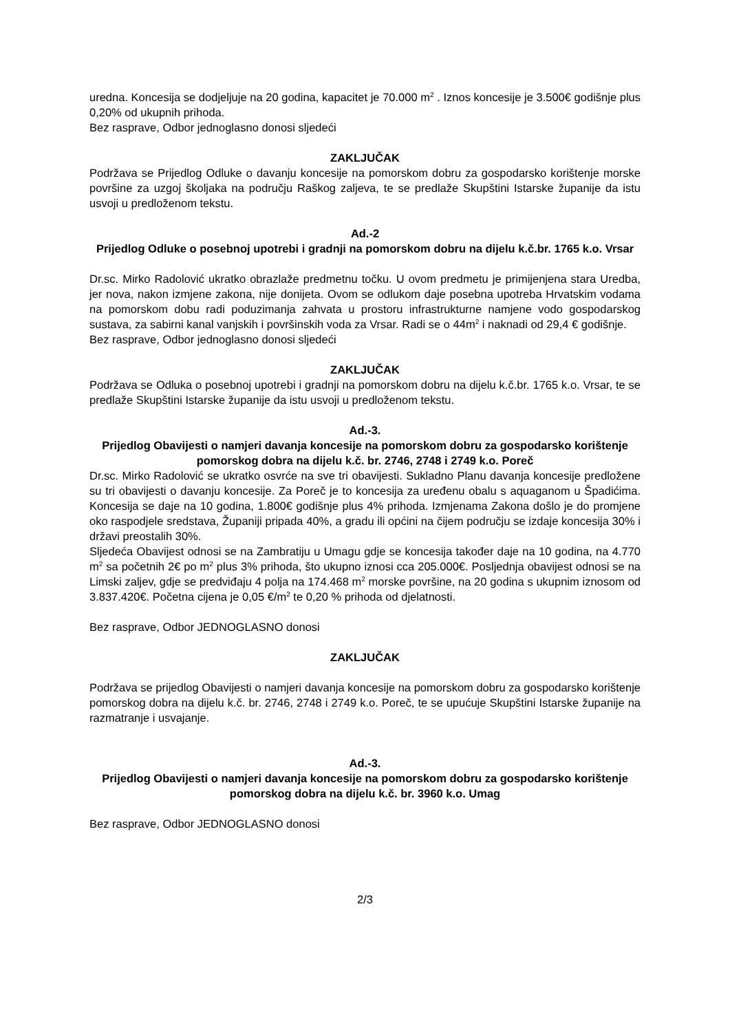uredna. Koncesija se dodjeljuje na 20 godina, kapacitet je 70.000 m<sup>2</sup> . Iznos koncesije je 3.500€ godišnje plus 0,20% od ukupnih prihoda.
Bez rasprave, Odbor jednoglasno donosi sljedeći
ZAKLJUČAK
Podržava se Prijedlog Odluke o davanju koncesije na pomorskom dobru za gospodarsko korištenje morske površine za uzgoj školjaka na području Raškog zaljeva, te se predlaže Skupštini Istarske županije da istu usvoji u predloženom tekstu.
Ad.-2
Prijedlog Odluke o posebnoj upotrebi i gradnji na pomorskom dobru na dijelu k.č.br. 1765 k.o. Vrsar
Dr.sc. Mirko Radolović ukratko obrazlaže predmetnu točku. U ovom predmetu je primijenjena stara Uredba, jer nova, nakon izmjene zakona, nije donijeta. Ovom se odlukom daje posebna upotreba Hrvatskim vodama na pomorskom dobu radi poduzimanja zahvata u prostoru infrastrukturne namjene vodo gospodarskog sustava, za sabirni kanal vanjskih i površinskih voda za Vrsar. Radi se o 44m<sup>2</sup> i naknadi od 29,4 € godišnje.
Bez rasprave, Odbor jednoglasno donosi sljedeći
ZAKLJUČAK
Podržava se Odluka o posebnoj upotrebi i gradnji na pomorskom dobru na dijelu k.č.br. 1765 k.o. Vrsar, te se predlaže Skupštini Istarske županije da istu usvoji u predloženom tekstu.
Ad.-3.
Prijedlog Obavijesti o namjeri davanja koncesije na pomorskom dobru za gospodarsko korištenje pomorskog dobra na dijelu k.č. br. 2746, 2748 i 2749 k.o. Poreč
Dr.sc. Mirko Radolović se ukratko osvrće na sve tri obavijesti. Sukladno Planu davanja koncesije predložene su tri obavijesti o davanju koncesije. Za Poreč je to koncesija za uređenu obalu s aquaganom u Špadićima. Koncesija se daje na 10 godina, 1.800€ godišnje plus 4% prihoda. Izmjenama Zakona došlo je do promjene oko raspodjele sredstava, Županiji pripada 40%, a gradu ili općini na čijem području se izdaje koncesija 30% i državi preostalih 30%.
Sljedeća Obavijest odnosi se na Zambratiju u Umagu gdje se koncesija također daje na 10 godina, na 4.770 m<sup>2</sup> sa početnih 2€ po m<sup>2</sup> plus 3% prihoda, što ukupno iznosi cca 205.000€. Posljednja obavijest odnosi se na Limski zaljev, gdje se predviđaju 4 polja na 174.468 m<sup>2</sup> morske površine, na 20 godina s ukupnim iznosom od 3.837.420€. Početna cijena je 0,05 €/m<sup>2</sup> te 0,20 % prihoda od djelatnosti.
Bez rasprave, Odbor JEDNOGLASNO donosi
ZAKLJUČAK
Podržava se prijedlog Obavijesti o namjeri davanja koncesije na pomorskom dobru za gospodarsko korištenje pomorskog dobra na dijelu k.č. br. 2746, 2748 i 2749 k.o. Poreč, te se upućuje Skupštini Istarske županije na razmatranje i usvajanje.
Ad.-3.
Prijedlog Obavijesti o namjeri davanja koncesije na pomorskom dobru za gospodarsko korištenje pomorskog dobra na dijelu k.č. br. 3960 k.o. Umag
Bez rasprave, Odbor JEDNOGLASNO donosi
2/3